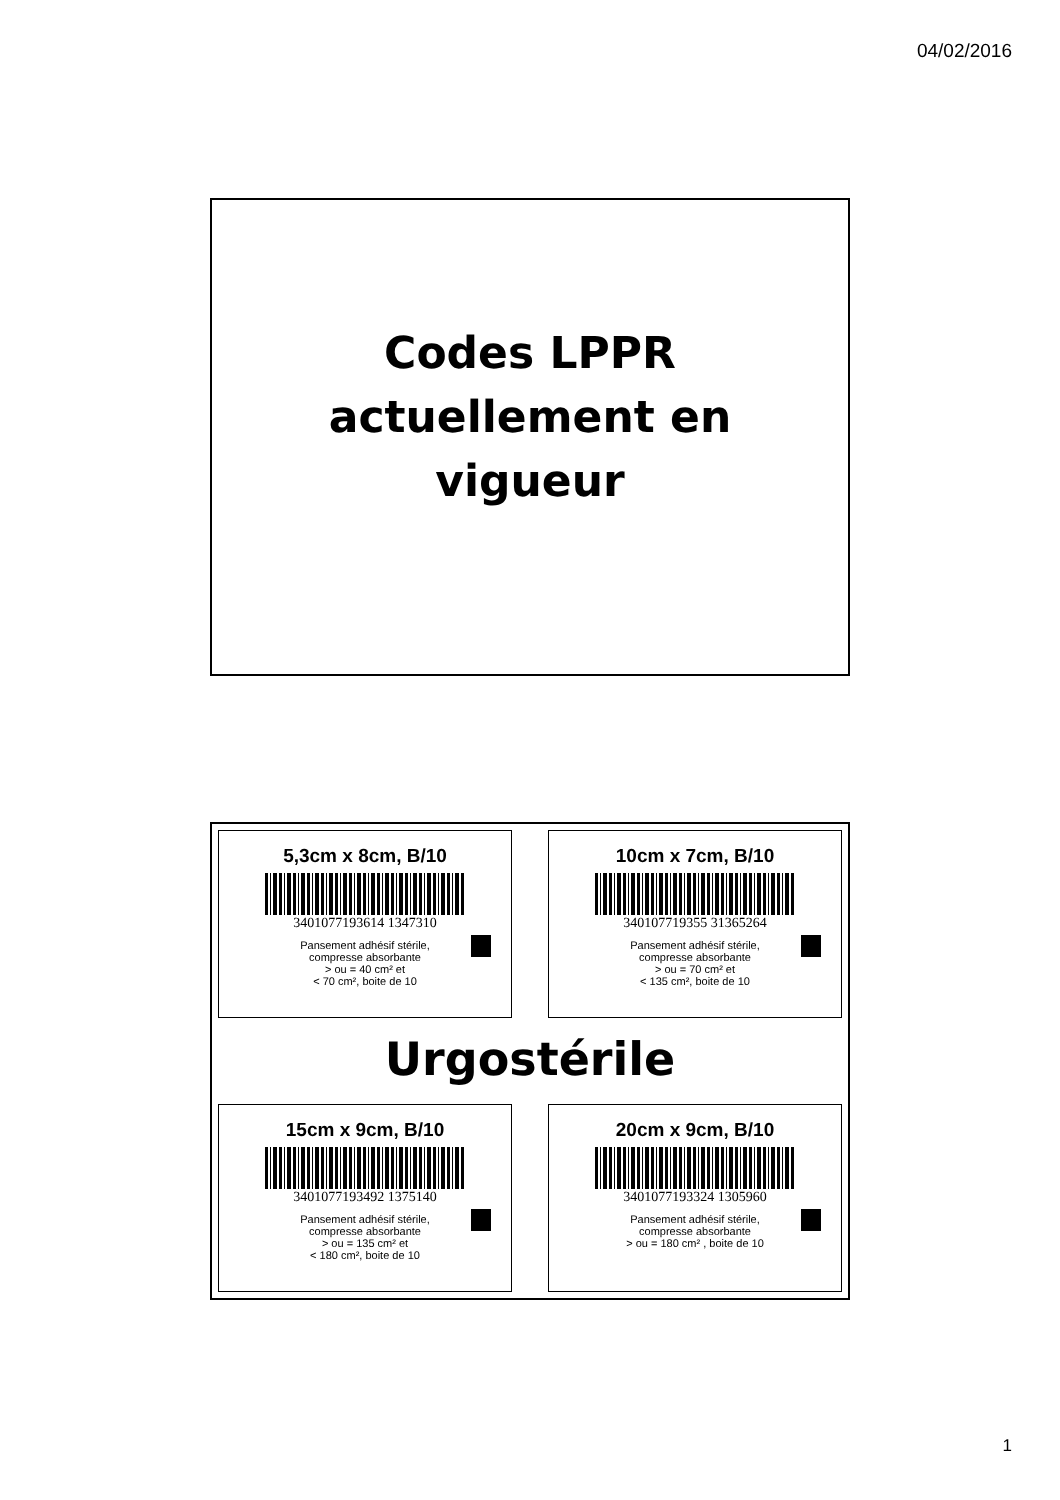04/02/2016
Codes LPPR
actuellement en
vigueur
5,3cm x 8cm, B/10
3401077193614 1347310
Pansement adhésif stérile,
compresse absorbante
> ou = 40 cm² et
< 70 cm², boite de 10
10cm x 7cm, B/10
340107719355 31365264
Pansement adhésif stérile,
compresse absorbante
> ou = 70 cm² et
< 135 cm², boite de 10
Urgostérile
15cm x 9cm, B/10
3401077193492 1375140
Pansement adhésif stérile,
compresse absorbante
> ou = 135 cm² et
< 180 cm², boite de 10
20cm x 9cm, B/10
3401077193324 1305960
Pansement adhésif stérile,
compresse absorbante
> ou = 180 cm² , boite de 10
1